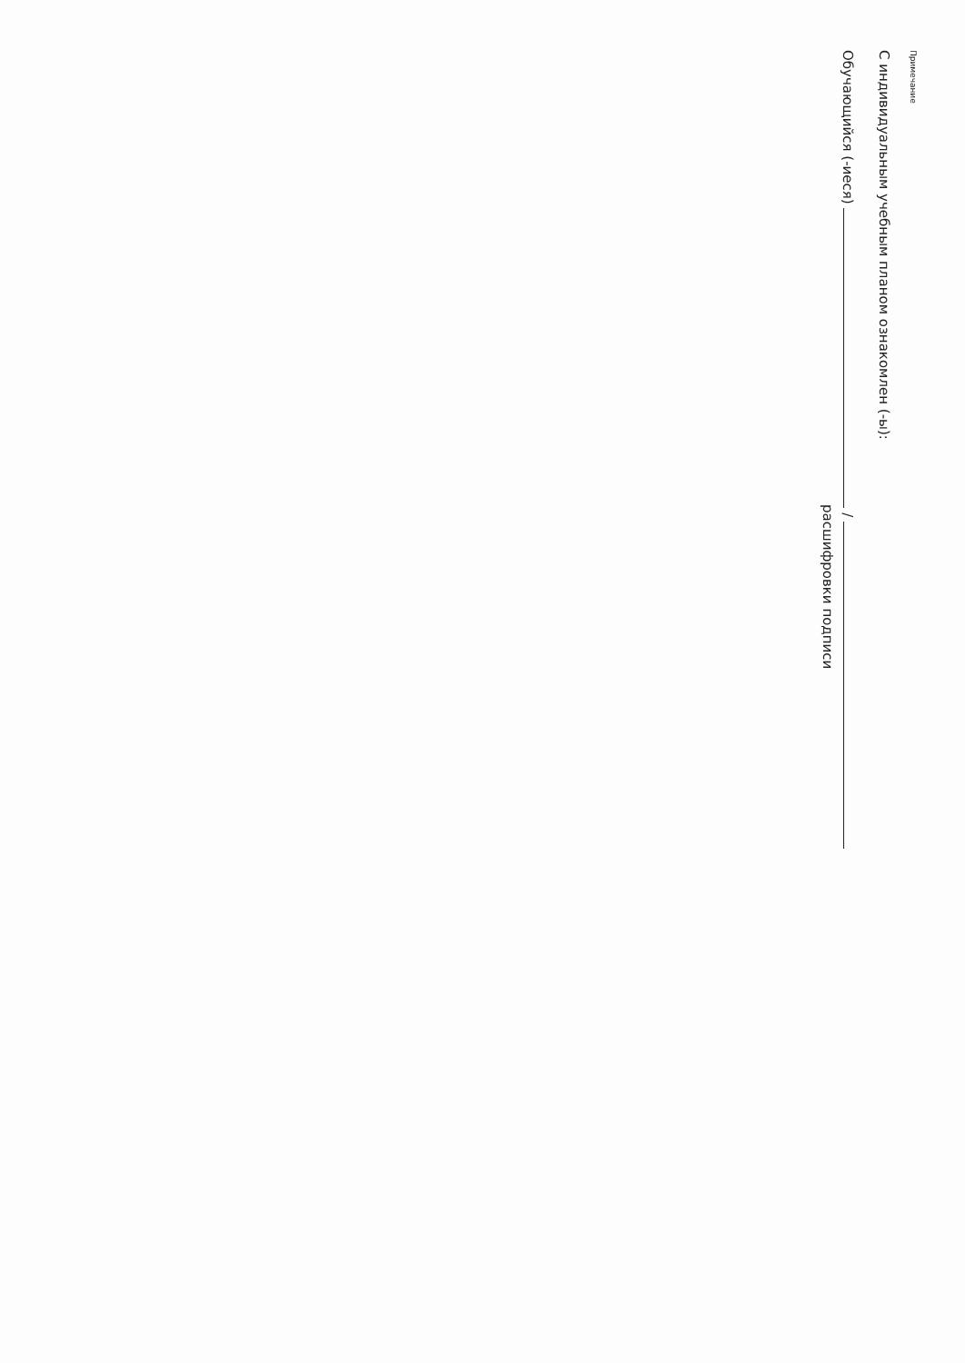Примечание
С индивидуальным учебным планом ознакомлен (-ы):
Обучающийся (-иеся) /
расшифровки подписи